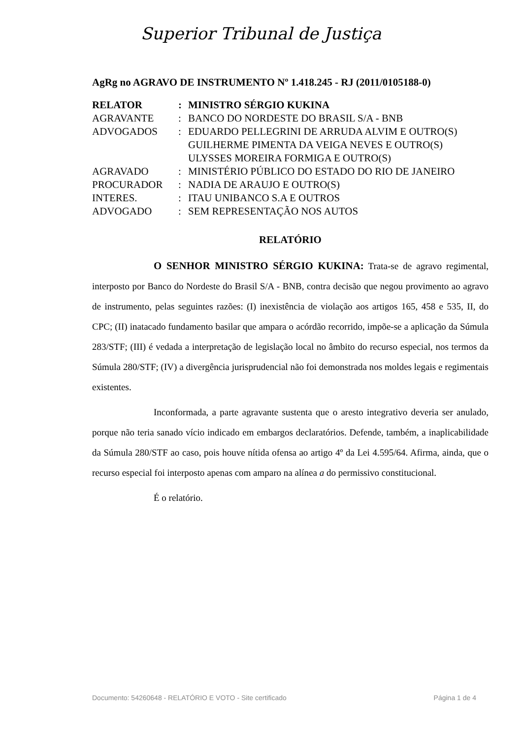Superior Tribunal de Justiça
AgRg no AGRAVO DE INSTRUMENTO Nº 1.418.245 - RJ (2011/0105188-0)
| RELATOR | : | MINISTRO SÉRGIO KUKINA |
| AGRAVANTE | : | BANCO DO NORDESTE DO BRASIL S/A - BNB |
| ADVOGADOS | : | EDUARDO PELLEGRINI DE ARRUDA ALVIM E OUTRO(S) GUILHERME PIMENTA DA VEIGA NEVES E OUTRO(S) ULYSSES MOREIRA FORMIGA E OUTRO(S) |
| AGRAVADO | : | MINISTÉRIO PÚBLICO DO ESTADO DO RIO DE JANEIRO |
| PROCURADOR | : | NADIA DE ARAUJO E OUTRO(S) |
| INTERES. | : | ITAU UNIBANCO S.A E OUTROS |
| ADVOGADO | : | SEM REPRESENTAÇÃO NOS AUTOS |
RELATÓRIO
O SENHOR MINISTRO SÉRGIO KUKINA: Trata-se de agravo regimental, interposto por Banco do Nordeste do Brasil S/A - BNB, contra decisão que negou provimento ao agravo de instrumento, pelas seguintes razões: (I) inexistência de violação aos artigos 165, 458 e 535, II, do CPC; (II) inatacado fundamento basilar que ampara o acórdão recorrido, impõe-se a aplicação da Súmula 283/STF; (III) é vedada a interpretação de legislação local no âmbito do recurso especial, nos termos da Súmula 280/STF; (IV) a divergência jurisprudencial não foi demonstrada nos moldes legais e regimentais existentes.
Inconformada, a parte agravante sustenta que o aresto integrativo deveria ser anulado, porque não teria sanado vício indicado em embargos declaratórios. Defende, também, a inaplicabilidade da Súmula 280/STF ao caso, pois houve nítida ofensa ao artigo 4º da Lei 4.595/64. Afirma, ainda, que o recurso especial foi interposto apenas com amparo na alínea a do permissivo constitucional.
É o relatório.
Documento: 54260648 - RELATÓRIO E VOTO - Site certificado Página 1 de 4